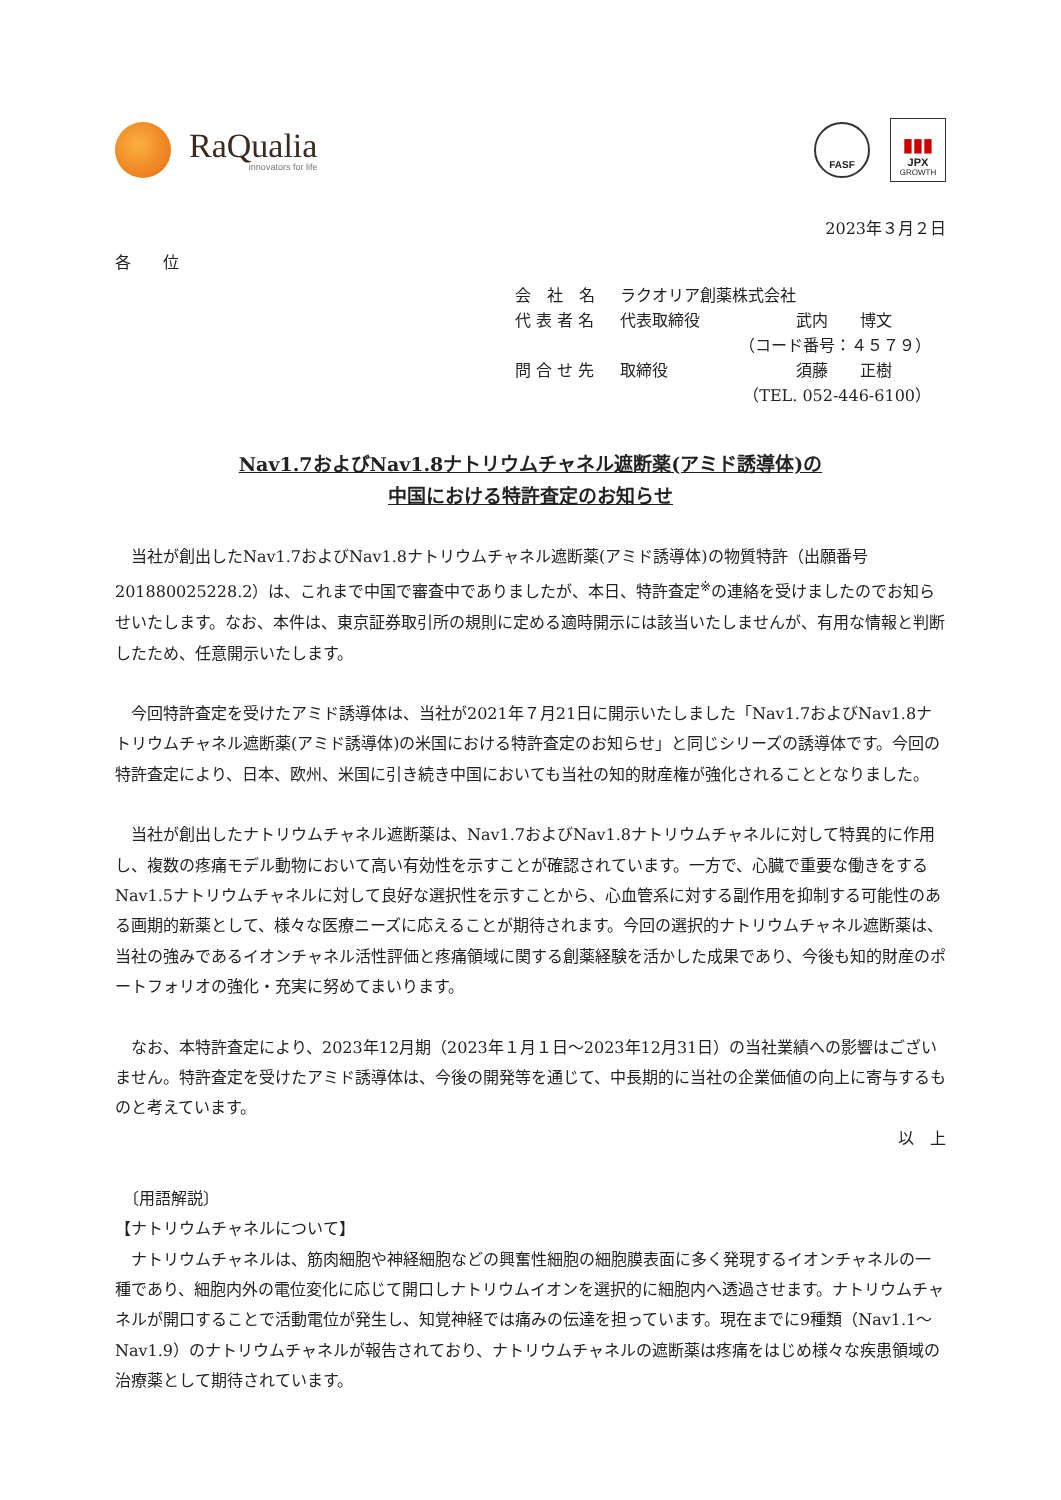RaQualia
innovators for life
FASF
▮▮▮
JPX
GROWTH
2023年３月２日
各　　位
会　社　名 ラクオリア創薬株式会社
代 表 者 名 代表取締役　　　　　　武内　　博文
（コード番号：４５７９）
問 合 せ 先 取締役　　　　　　　　須藤　　正樹
（TEL. 052-446-6100）
Nav1.7およびNav1.8ナトリウムチャネル遮断薬(アミド誘導体)の
中国における特許査定のお知らせ
当社が創出したNav1.7およびNav1.8ナトリウムチャネル遮断薬(アミド誘導体)の物質特許（出願番号201880025228.2）は、これまで中国で審査中でありましたが、本日、特許査定<sup>※</sup>の連絡を受けましたのでお知らせいたします。なお、本件は、東京証券取引所の規則に定める適時開示には該当いたしませんが、有用な情報と判断したため、任意開示いたします。
今回特許査定を受けたアミド誘導体は、当社が2021年７月21日に開示いたしました「Nav1.7およびNav1.8ナトリウムチャネル遮断薬(アミド誘導体)の米国における特許査定のお知らせ」と同じシリーズの誘導体です。今回の特許査定により、日本、欧州、米国に引き続き中国においても当社の知的財産権が強化されることとなりました。
当社が創出したナトリウムチャネル遮断薬は、Nav1.7およびNav1.8ナトリウムチャネルに対して特異的に作用し、複数の疼痛モデル動物において高い有効性を示すことが確認されています。一方で、心臓で重要な働きをするNav1.5ナトリウムチャネルに対して良好な選択性を示すことから、心血管系に対する副作用を抑制する可能性のある画期的新薬として、様々な医療ニーズに応えることが期待されます。今回の選択的ナトリウムチャネル遮断薬は、当社の強みであるイオンチャネル活性評価と疼痛領域に関する創薬経験を活かした成果であり、今後も知的財産のポートフォリオの強化・充実に努めてまいります。
なお、本特許査定により、2023年12月期（2023年１月１日～2023年12月31日）の当社業績への影響はございません。特許査定を受けたアミド誘導体は、今後の開発等を通じて、中長期的に当社の企業価値の向上に寄与するものと考えています。
以　上
　〔用語解説〕
【ナトリウムチャネルについて】
ナトリウムチャネルは、筋肉細胞や神経細胞などの興奮性細胞の細胞膜表面に多く発現するイオンチャネルの一種であり、細胞内外の電位変化に応じて開口しナトリウムイオンを選択的に細胞内へ透過させます。ナトリウムチャネルが開口することで活動電位が発生し、知覚神経では痛みの伝達を担っています。現在までに9種類（Nav1.1～Nav1.9）のナトリウムチャネルが報告されており、ナトリウムチャネルの遮断薬は疼痛をはじめ様々な疾患領域の治療薬として期待されています。